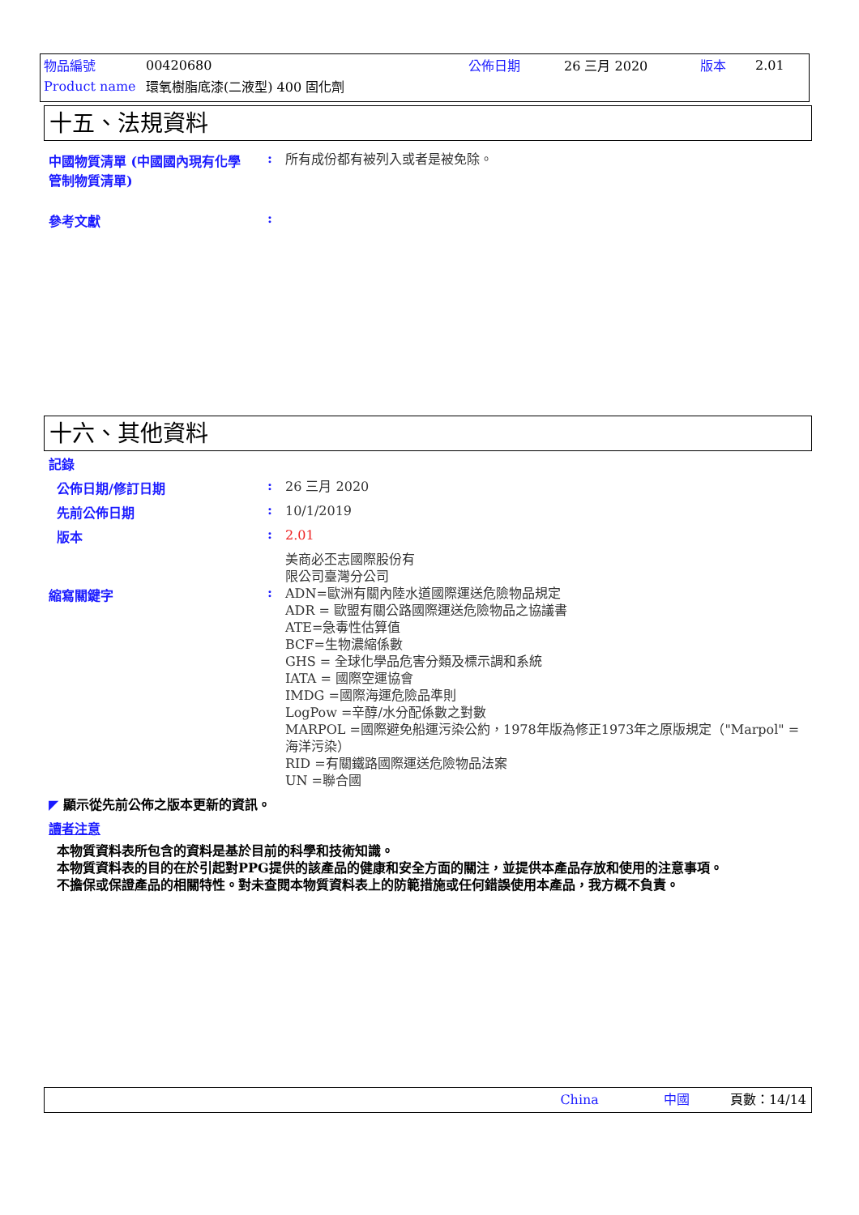| 物品編號 | 00420680 | 公佈日期 | 26 三月 2020 | 版本 | 2.01 |
| Product name | 環氧樹脂底漆(二液型) 400 固化劑 | | | | |
十五、法規資料
中國物質清單 (中國國內現有化學管制物質清單)
:
所有成份都有被列入或者是被免除。
參考文獻 :
十六、其他資料
記錄
公佈日期/修訂日期 :
26 三月 2020
先前公佈日期 :
10/1/2019
版本 :
2.01
美商必丕志國際股份有
限公司臺灣分公司
縮寫關鍵字 :
ADN=歐洲有關內陸水道國際運送危險物品規定
ADR = 歐盟有關公路國際運送危險物品之協議書
ATE=急毒性估算值
BCF=生物濃縮係數
GHS = 全球化學品危害分類及標示調和系統
IATA = 國際空運協會
IMDG =國際海運危險品準則
LogPow =辛醇/水分配係數之對數
MARPOL =國際避免船運污染公約，1978年版為修正1973年之原版規定（"Marpol" =海洋污染）
RID =有關鐵路國際運送危險物品法案
UN =聯合國
◤ 顯示從先前公佈之版本更新的資訊。
讀者注意
本物質資料表所包含的資料是基於目前的科學和技術知識。
本物質資料表的目的在於引起對PPG提供的該產品的健康和安全方面的關注，並提供本產品存放和使用的注意事項。
不擔保或保證產品的相關特性。對未查閱本物質資料表上的防範措施或任何錯誤使用本產品，我方概不負責。
China 中國 頁數：14/14